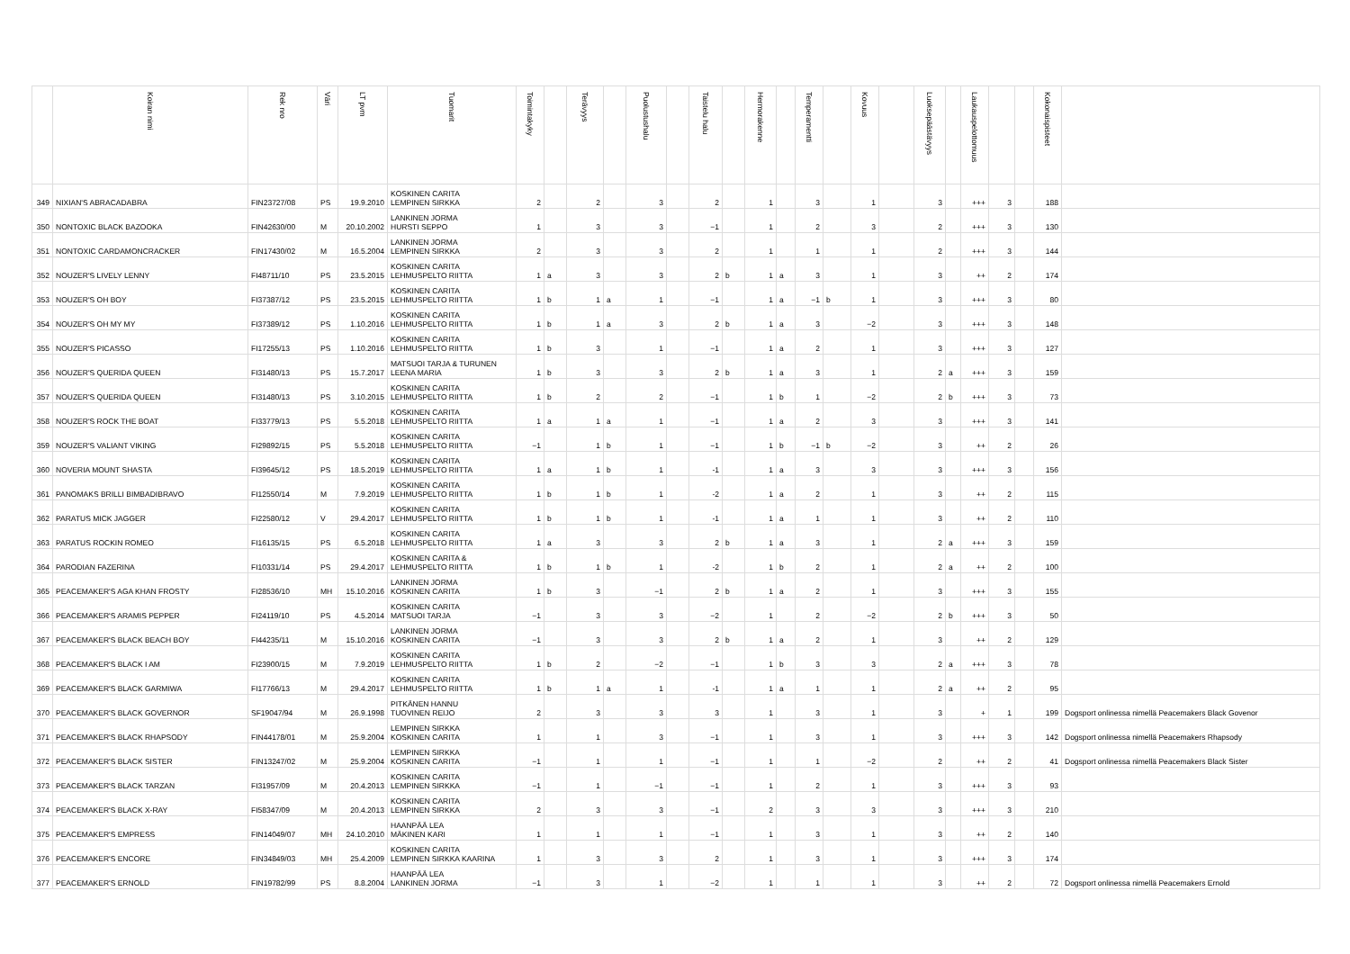| | Koiran nimi | Rek nro | Väri | LT pvm | Tuomarit | Toimintakyky | | Terävyys | | Puolustushalu | | Taistelu halu | | Hermorakenne | | Temperamentti | | Kovuus | | Luoksepäästävyys | | Laukauspelottomuus | | | Kokonaispisteet | |
| --- | --- | --- | --- | --- | --- | --- | --- | --- | --- | --- | --- | --- | --- | --- | --- | --- | --- | --- | --- | --- | --- | --- | --- | --- | --- | --- |
| 349 | NIXIAN'S ABRACADABRA | FIN23727/08 | PS | 19.9.2010 | KOSKINEN CARITA LEMPINEN SIRKKA | 2 | | 2 | | 3 | | 2 | | 1 | | 3 | | 1 | | 3 | | +++ | 3 | | 188 | |
| 350 | NONTOXIC BLACK BAZOOKA | FIN42630/00 | M | 20.10.2002 | LANKINEN JORMA HURSTI SEPPO | 1 | | 3 | | 3 | | −1 | | 1 | | 2 | | 3 | | 2 | | +++ | 3 | | 130 | |
| 351 | NONTOXIC CARDAMONCRACKER | FIN17430/02 | M | 16.5.2004 | LANKINEN JORMA LEMPINEN SIRKKA | 2 | | 3 | | 3 | | 2 | | 1 | | 1 | | 1 | | 2 | | +++ | 3 | | 144 | |
| 352 | NOUZER'S LIVELY LENNY | FI48711/10 | PS | 23.5.2015 | KOSKINEN CARITA LEHMUSPELTO RIITTA | 1 | a | 3 | | 3 | | 2 | b | 1 | a | 3 | | 1 | | 3 | | ++ | 2 | | 174 | |
| 353 | NOUZER'S OH BOY | FI37387/12 | PS | 23.5.2015 | KOSKINEN CARITA LEHMUSPELTO RIITTA | 1 | b | 1 | a | 1 | | −1 | | 1 | a | −1 | b | 1 | | 3 | | +++ | 3 | | 80 | |
| 354 | NOUZER'S OH MY MY | FI37389/12 | PS | 1.10.2016 | KOSKINEN CARITA LEHMUSPELTO RIITTA | 1 | b | 1 | a | 3 | | 2 | b | 1 | a | 3 | | −2 | | 3 | | +++ | 3 | | 148 | |
| 355 | NOUZER'S PICASSO | FI17255/13 | PS | 1.10.2016 | KOSKINEN CARITA LEHMUSPELTO RIITTA | 1 | b | 3 | | 1 | | −1 | | 1 | a | 2 | | 1 | | 3 | | +++ | 3 | | 127 | |
| 356 | NOUZER'S QUERIDA QUEEN | FI31480/13 | PS | 15.7.2017 | MATSUOI TARJA & TURUNEN LEENA MARIA | 1 | b | 3 | | 3 | | 2 | b | 1 | a | 3 | | 1 | | 2 | a | +++ | 3 | | 159 | |
| 357 | NOUZER'S QUERIDA QUEEN | FI31480/13 | PS | 3.10.2015 | KOSKINEN CARITA LEHMUSPELTO RIITTA | 1 | b | 2 | | 2 | | −1 | | 1 | b | 1 | | −2 | | 2 | b | +++ | 3 | | 73 | |
| 358 | NOUZER'S ROCK THE BOAT | FI33779/13 | PS | 5.5.2018 | KOSKINEN CARITA LEHMUSPELTO RIITTA | 1 | a | 1 | a | 1 | | −1 | | 1 | a | 2 | | 3 | | 3 | | +++ | 3 | | 141 | |
| 359 | NOUZER'S VALIANT VIKING | FI29892/15 | PS | 5.5.2018 | KOSKINEN CARITA LEHMUSPELTO RIITTA | −1 | | 1 | b | 1 | | −1 | | 1 | b | −1 | b | −2 | | 3 | | ++ | 2 | | 26 | |
| 360 | NOVERIA MOUNT SHASTA | FI39645/12 | PS | 18.5.2019 | KOSKINEN CARITA LEHMUSPELTO RIITTA | 1 | a | 1 | b | 1 | | -1 | | 1 | a | 3 | | 3 | | 3 | | +++ | 3 | | 156 | |
| 361 | PANOMAKS BRILLI BIMBADIBRAVO | FI12550/14 | M | 7.9.2019 | KOSKINEN CARITA LEHMUSPELTO RIITTA | 1 | b | 1 | b | 1 | | -2 | | 1 | a | 2 | | 1 | | 3 | | ++ | 2 | | 115 | |
| 362 | PARATUS MICK JAGGER | FI22580/12 | V | 29.4.2017 | KOSKINEN CARITA LEHMUSPELTO RIITTA | 1 | b | 1 | b | 1 | | -1 | | 1 | a | 1 | | 1 | | 3 | | ++ | 2 | | 110 | |
| 363 | PARATUS ROCKIN ROMEO | FI16135/15 | PS | 6.5.2018 | KOSKINEN CARITA LEHMUSPELTO RIITTA | 1 | a | 3 | | 3 | | 2 | b | 1 | a | 3 | | 1 | | 2 | a | +++ | 3 | | 159 | |
| 364 | PARODIAN FAZERINA | FI10331/14 | PS | 29.4.2017 | KOSKINEN CARITA & LEHMUSPELTO RIITTA | 1 | b | 1 | b | 1 | | -2 | | 1 | b | 2 | | 1 | | 2 | a | ++ | 2 | | 100 | |
| 365 | PEACEMAKER'S AGA KHAN FROSTY | FI28536/10 | MH | 15.10.2016 | LANKINEN JORMA KOSKINEN CARITA | 1 | b | 3 | | −1 | | 2 | b | 1 | a | 2 | | 1 | | 3 | | +++ | 3 | | 155 | |
| 366 | PEACEMAKER'S ARAMIS PEPPER | FI24119/10 | PS | 4.5.2014 | KOSKINEN CARITA MATSUOI TARJA | −1 | | 3 | | 3 | | −2 | | 1 | | 2 | | −2 | | 2 | b | +++ | 3 | | 50 | |
| 367 | PEACEMAKER'S BLACK BEACH BOY | FI44235/11 | M | 15.10.2016 | LANKINEN JORMA KOSKINEN CARITA | −1 | | 3 | | 3 | | 2 | b | 1 | a | 2 | | 1 | | 3 | | ++ | 2 | | 129 | |
| 368 | PEACEMAKER'S BLACK I AM | FI23900/15 | M | 7.9.2019 | KOSKINEN CARITA LEHMUSPELTO RIITTA | 1 | b | 2 | | −2 | | −1 | | 1 | b | 3 | | 3 | | 2 | a | +++ | 3 | | 78 | |
| 369 | PEACEMAKER'S BLACK GARMIWA | FI17766/13 | M | 29.4.2017 | KOSKINEN CARITA LEHMUSPELTO RIITTA | 1 | b | 1 | a | 1 | | -1 | | 1 | a | 1 | | 1 | | 2 | a | ++ | 2 | | 95 | |
| 370 | PEACEMAKER'S BLACK GOVERNOR | SF19047/94 | M | 26.9.1998 | PITKÄNEN HANNU TUOVINEN REIJO | 2 | | 3 | | 3 | | 3 | | 1 | | 3 | | 1 | | 3 | | + | 1 | | 199 | Dogsport onlinessa nimellä Peacemakers Black Govenor |
| 371 | PEACEMAKER'S BLACK RHAPSODY | FIN44178/01 | M | 25.9.2004 | LEMPINEN SIRKKA KOSKINEN CARITA | 1 | | 1 | | 3 | | −1 | | 1 | | 3 | | 1 | | 3 | | +++ | 3 | | 142 | Dogsport onlinessa nimellä Peacemakers Rhapsody |
| 372 | PEACEMAKER'S BLACK SISTER | FIN13247/02 | M | 25.9.2004 | LEMPINEN SIRKKA KOSKINEN CARITA | −1 | | 1 | | 1 | | −1 | | 1 | | 1 | | −2 | | 2 | | ++ | 2 | | 41 | Dogsport onlinessa nimellä Peacemakers Black Sister |
| 373 | PEACEMAKER'S BLACK TARZAN | FI31957/09 | M | 20.4.2013 | KOSKINEN CARITA LEMPINEN SIRKKA | −1 | | 1 | | −1 | | −1 | | 1 | | 2 | | 1 | | 3 | | +++ | 3 | | 93 | |
| 374 | PEACEMAKER'S BLACK X-RAY | FI58347/09 | M | 20.4.2013 | KOSKINEN CARITA LEMPINEN SIRKKA | 2 | | 3 | | 3 | | −1 | | 2 | | 3 | | 3 | | 3 | | +++ | 3 | | 210 | |
| 375 | PEACEMAKER'S EMPRESS | FIN14049/07 | MH | 24.10.2010 | HAANPÄÄ LEA MÄKINEN KARI | 1 | | 1 | | 1 | | −1 | | 1 | | 3 | | 1 | | 3 | | ++ | 2 | | 140 | |
| 376 | PEACEMAKER'S ENCORE | FIN34849/03 | MH | 25.4.2009 | KOSKINEN CARITA LEMPINEN SIRKKA KAARINA | 1 | | 3 | | 3 | | 2 | | 1 | | 3 | | 1 | | 3 | | +++ | 3 | | 174 | |
| 377 | PEACEMAKER'S ERNOLD | FIN19782/99 | PS | 8.8.2004 | HAANPÄÄ LEA LANKINEN JORMA | −1 | | 3 | | 1 | | −2 | | 1 | | 1 | | 1 | | 3 | | ++ | 2 | | 72 | Dogsport onlinessa nimellä Peacemakers Ernold |